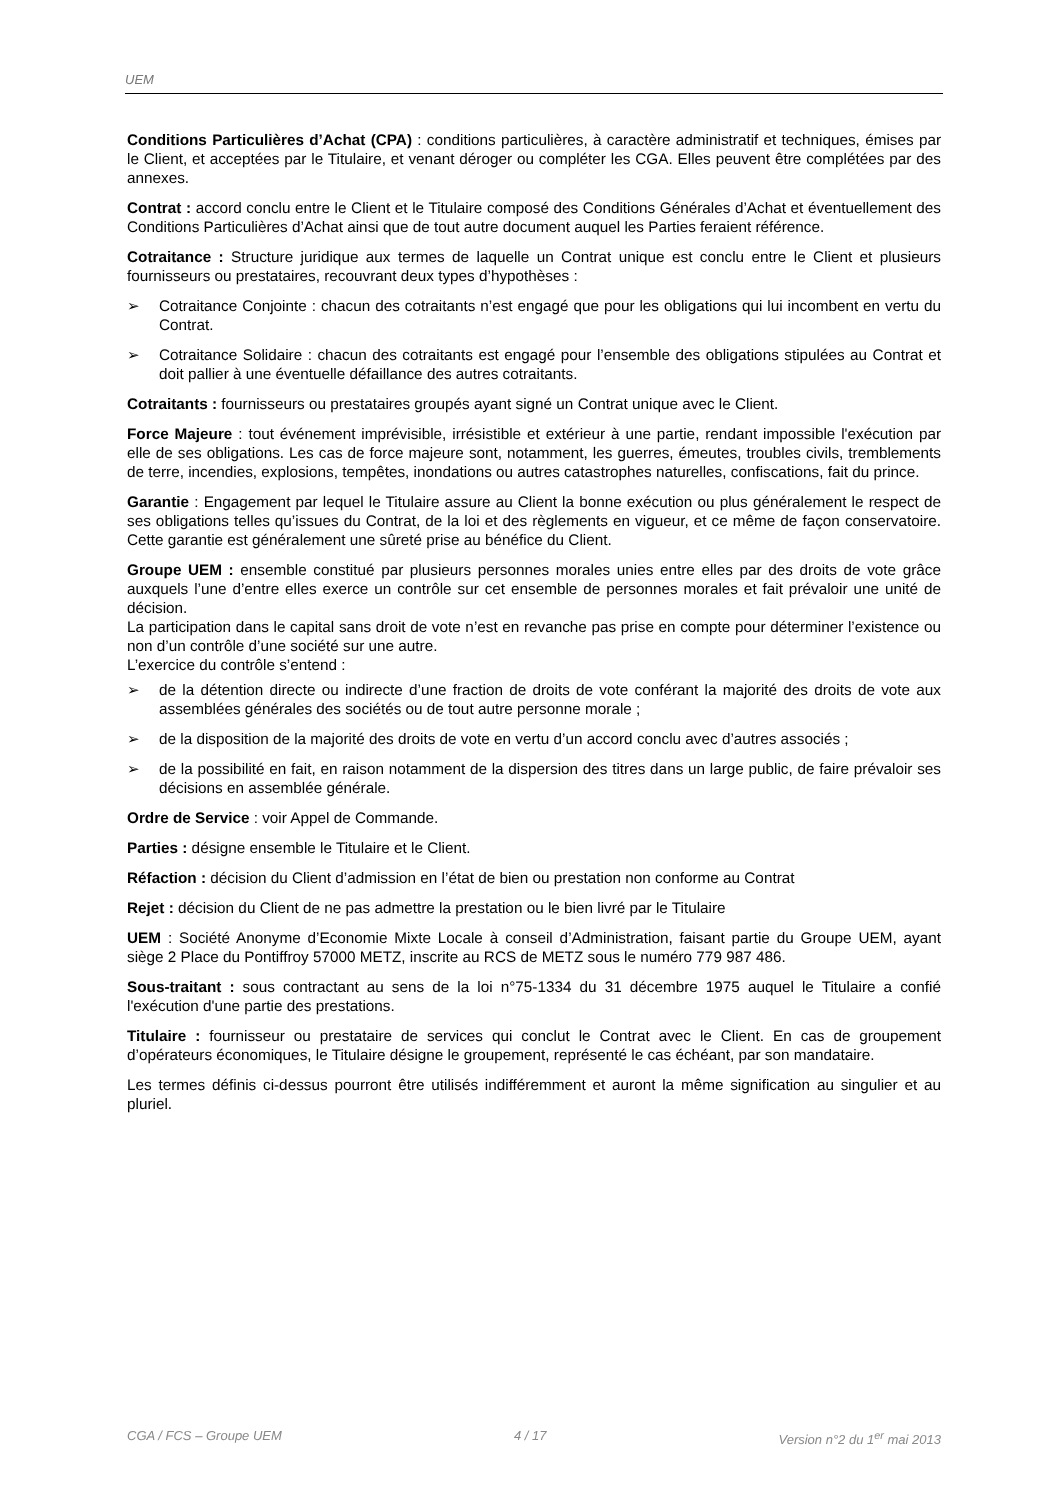UEM
Conditions Particulières d’Achat (CPA) : conditions particulières, à caractère administratif et techniques, émises par le Client, et acceptées par le Titulaire, et venant déroger ou compléter les CGA. Elles peuvent être complétées par des annexes.
Contrat : accord conclu entre le Client et le Titulaire composé des Conditions Générales d’Achat et éventuellement des Conditions Particulières d’Achat ainsi que de tout autre document auquel les Parties feraient référence.
Cotraitance : Structure juridique aux termes de laquelle un Contrat unique est conclu entre le Client et plusieurs fournisseurs ou prestataires, recouvrant deux types d’hypothèses :
➢ Cotraitance Conjointe : chacun des cotraitants n’est engagé que pour les obligations qui lui incombent en vertu du Contrat.
➢ Cotraitance Solidaire : chacun des cotraitants est engagé pour l’ensemble des obligations stipulées au Contrat et doit pallier à une éventuelle défaillance des autres cotraitants.
Cotraitants : fournisseurs ou prestataires groupés ayant signé un Contrat unique avec le Client.
Force Majeure : tout événement imprévisible, irrésistible et extérieur à une partie, rendant impossible l'exécution par elle de ses obligations. Les cas de force majeure sont, notamment, les guerres, émeutes, troubles civils, tremblements de terre, incendies, explosions, tempêtes, inondations ou autres catastrophes naturelles, confiscations, fait du prince.
Garantie : Engagement par lequel le Titulaire assure au Client la bonne exécution ou plus généralement le respect de ses obligations telles qu’issues du Contrat, de la loi et des règlements en vigueur, et ce même de façon conservatoire. Cette garantie est généralement une sûreté prise au bénéfice du Client.
Groupe UEM : ensemble constitué par plusieurs personnes morales unies entre elles par des droits de vote grâce auxquels l’une d’entre elles exerce un contrôle sur cet ensemble de personnes morales et fait prévaloir une unité de décision.
La participation dans le capital sans droit de vote n’est en revanche pas prise en compte pour déterminer l’existence ou non d’un contrôle d’une société sur une autre.
L’exercice du contrôle s’entend :
➢ de la détention directe ou indirecte d’une fraction de droits de vote conférant la majorité des droits de vote aux assemblées générales des sociétés ou de tout autre personne morale ;
➢ de la disposition de la majorité des droits de vote en vertu d’un accord conclu avec d’autres associés ;
➢ de la possibilité en fait, en raison notamment de la dispersion des titres dans un large public, de faire prévaloir ses décisions en assemblée générale.
Ordre de Service : voir Appel de Commande.
Parties : désigne ensemble le Titulaire et le Client.
Réfaction : décision du Client d’admission en l’état de bien ou prestation non conforme au Contrat
Rejet : décision du Client de ne pas admettre la prestation ou le bien livré par le Titulaire
UEM : Société Anonyme d’Economie Mixte Locale à conseil d’Administration, faisant partie du Groupe UEM, ayant siège 2 Place du Pontiffroy 57000 METZ, inscrite au RCS de METZ sous le numéro 779 987 486.
Sous-traitant : sous contractant au sens de la loi n°75-1334 du 31 décembre 1975 auquel le Titulaire a confié l'exécution d'une partie des prestations.
Titulaire : fournisseur ou prestataire de services qui conclut le Contrat avec le Client. En cas de groupement d’opérateurs économiques, le Titulaire désigne le groupement, représenté le cas échéant, par son mandataire.
Les termes définis ci-dessus pourront être utilisés indifféremment et auront la même signification au singulier et au pluriel.
CGA / FCS – Groupe UEM 4 / 17 Version n°2 du 1<sup>er</sup> mai 2013